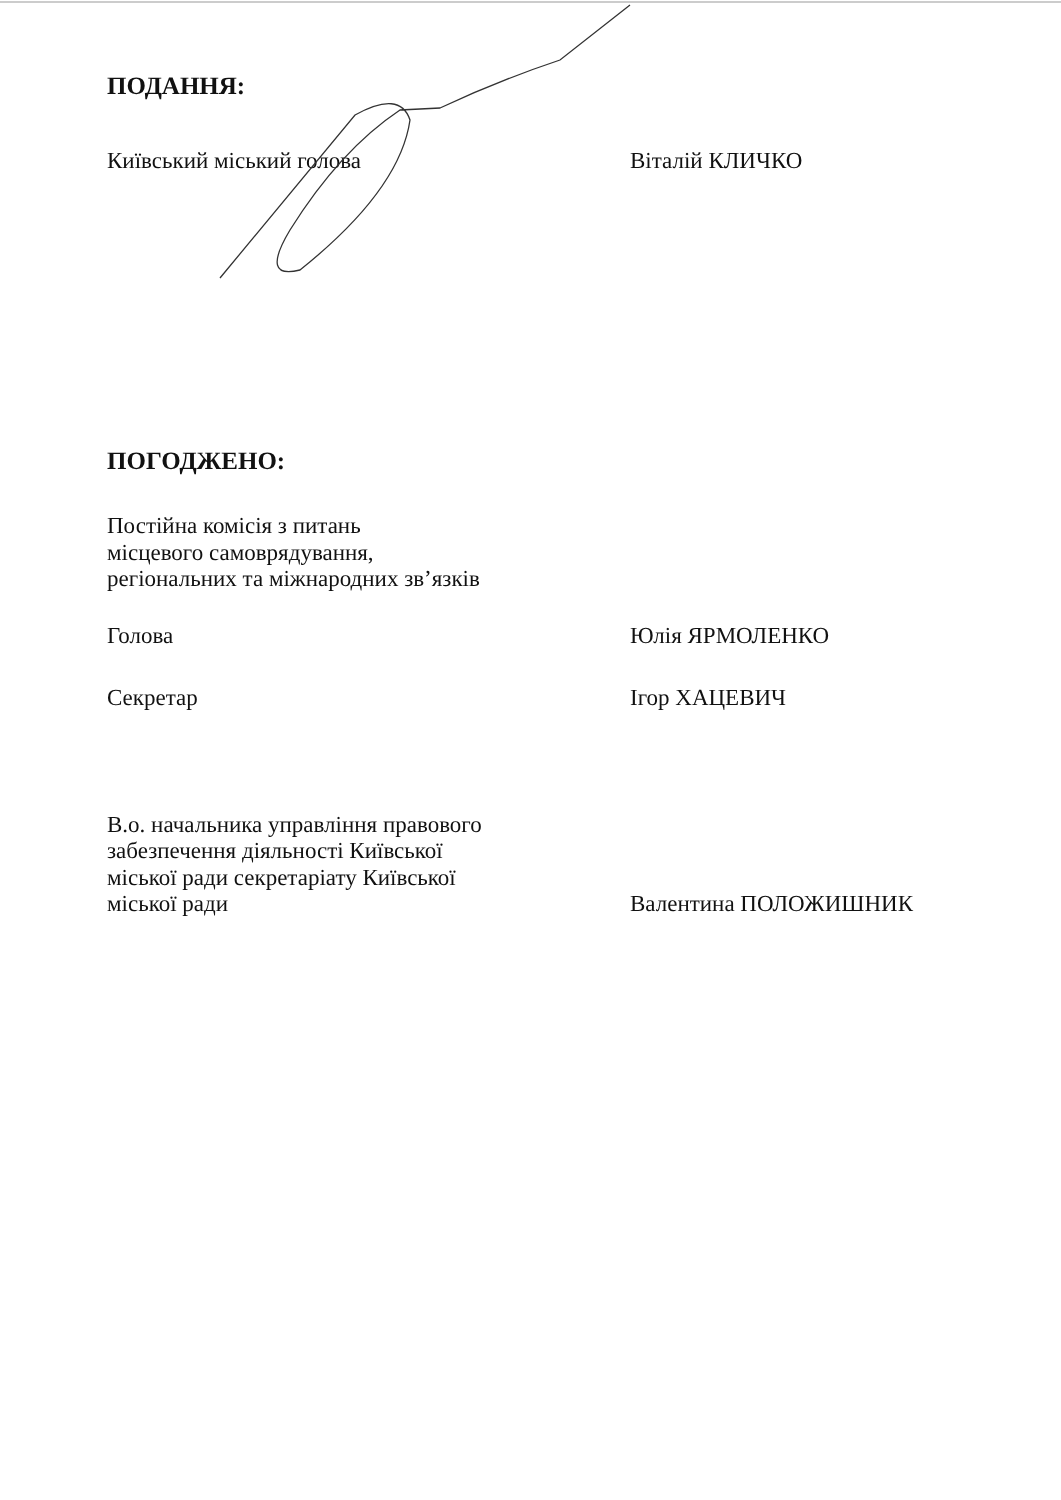ПОДАННЯ:
Київський міський голова Віталій КЛИЧКО
ПОГОДЖЕНО:
Постійна комісія з питань
місцевого самоврядування,
регіональних та міжнародних зв’язків
Голова Юлія ЯРМОЛЕНКО
Секретар Ігор ХАЦЕВИЧ
В.о. начальника управління правового
забезпечення діяльності Київської
міської ради секретаріату Київської
міської ради
Валентина ПОЛОЖИШНИК